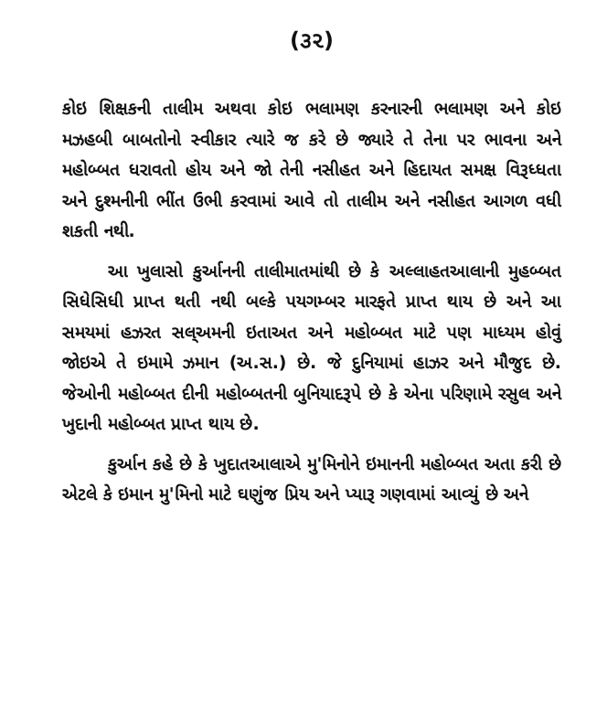(૩૨)
કોઇ શિક્ષકની તાલીમ અથવા કોઇ ભલામણ કરનારની ભલામણ અને કોઇ મઝહબી બાબતોનો સ્વીકાર ત્યારે જ કરે છે જ્યારે તે તેના પર ભાવના અને મહોબ્બત ધરાવતો હોય અને જો તેની નસીહત અને હિદાયત સમક્ષ વિરૂધ્ધતા અને દુશ્મનીની ભીંત ઉભી કરવામાં આવે તો તાલીમ અને નસીહત આગળ વધી શકતી નથી.
આ ખુલાસો કુર્આનની તાલીમાતમાંથી છે કે અલ્લાહતઆલાની મુહબ્બત સિધેસિધી પ્રાપ્ત થતી નથી બલ્કે પયગમ્બર મારફતે પ્રાપ્ત થાય છે અને આ સમયમાં હઝરત સલ્અમની ઇતાઅત અને મહોબ્બત માટે પણ માધ્યમ હોવું જોઇએ તે ઇમામે ઝમાન (અ.સ.) છે. જે દુનિયામાં હાઝર અને મૌજુદ છે. જેઓની મહોબ્બત દીની મહોબ્બતની બુનિયાદરૂપે છે કે એના પરિણામે રસુલ અને ખુદાની મહોબ્બત પ્રાપ્ત થાય છે.
કુર્આન કહે છે કે ખુદાતઆલાએ મુ'મિનોને ઇમાનની મહોબ્બત અતા કરી છે એટલે કે ઇમાન મુ'મિનો માટે ઘણુંજ પ્રિય અને પ્યારૂ ગણવામાં આવ્યું છે અને